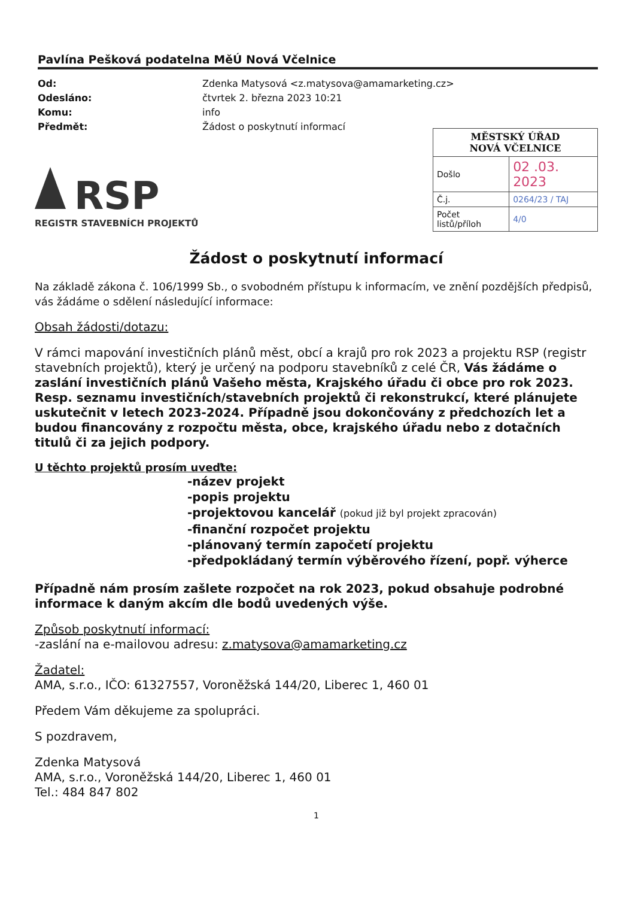Pavlína Pešková podatelna MěÚ Nová Včelnice
Od: Zdenka Matysová <z.matysova@amamarketing.cz> Odesláno: čtvrtek 2. března 2023 10:21 Komu: info Předmět: Žádost o poskytnutí informací
RSP
REGISTR STAVEBNÍCH PROJEKTŮ
| MĚSTSKÝ ÚŘAD NOVÁ VČELNICE | |
| Došlo | 02 .03. 2023 |
| Č.j. | 0264/23 / TAJ |
| Počet listů/příloh | 4/0 |
Žádost o poskytnutí informací
Na základě zákona č. 106/1999 Sb., o svobodném přístupu k informacím, ve znění pozdějších předpisů, vás žádáme o sdělení následující informace:
Obsah žádosti/dotazu:
V rámci mapování investičních plánů měst, obcí a krajů pro rok 2023 a projektu RSP (registr stavebních projektů), který je určený na podporu stavebníků z celé ČR, Vás žádáme o zaslání investičních plánů Vašeho města, Krajského úřadu či obce pro rok 2023. Resp. seznamu investičních/stavebních projektů či rekonstrukcí, které plánujete uskutečnit v letech 2023-2024. Případně jsou dokončovány z předchozích let a budou financovány z rozpočtu města, obce, krajského úřadu nebo z dotačních titulů či za jejich podpory.
U těchto projektů prosím uveďte:
-název projekt
-popis projektu
-projektovou kancelář (pokud již byl projekt zpracován)
-finanční rozpočet projektu
-plánovaný termín započetí projektu
-předpokládaný termín výběrového řízení, popř. výherce
Případně nám prosím zašlete rozpočet na rok 2023, pokud obsahuje podrobné informace k daným akcím dle bodů uvedených výše.
Způsob poskytnutí informací:
-zaslání na e-mailovou adresu: z.matysova@amamarketing.cz
Žadatel:
AMA, s.r.o., IČO: 61327557, Voroněžská 144/20, Liberec 1, 460 01
Předem Vám děkujeme za spolupráci.
S pozdravem,
Zdenka Matysová
AMA, s.r.o., Voroněžská 144/20, Liberec 1, 460 01
Tel.: 484 847 802
1